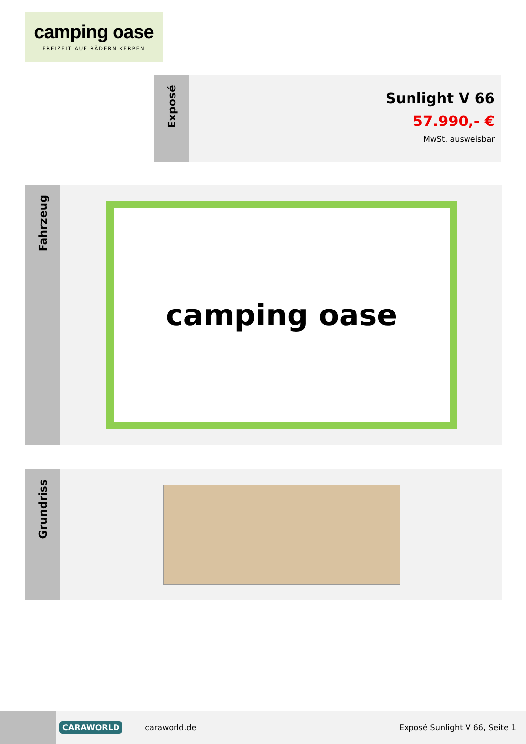camping oase
FREIZEIT AUF RÄDERN KERPEN
Exposé
Sunlight V 66
57.990,- €
MwSt. ausweisbar
Fahrzeug
camping oase
Grundriss
CARAWORLD
caraworld.de Exposé Sunlight V 66, Seite 1